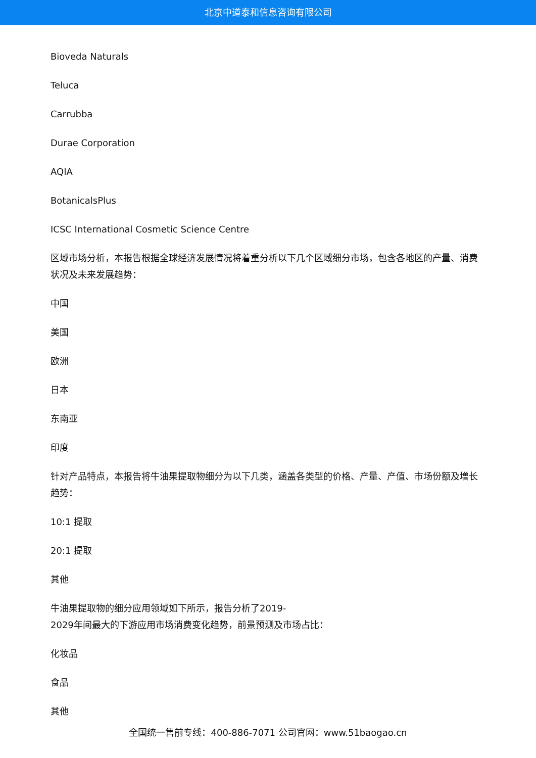北京中道泰和信息咨询有限公司
Bioveda Naturals
Teluca
Carrubba
Durae Corporation
AQIA
BotanicalsPlus
ICSC International Cosmetic Science Centre
区域市场分析，本报告根据全球经济发展情况将着重分析以下几个区域细分市场，包含各地区的产量、消费状况及未来发展趋势：
中国
美国
欧洲
日本
东南亚
印度
针对产品特点，本报告将牛油果提取物细分为以下几类，涵盖各类型的价格、产量、产值、市场份额及增长趋势：
10:1 提取
20:1 提取
其他
牛油果提取物的细分应用领域如下所示，报告分析了2019-
2029年间最大的下游应用市场消费变化趋势，前景预测及市场占比：
化妆品
食品
其他
全国统一售前专线：400-886-7071 公司官网：www.51baogao.cn